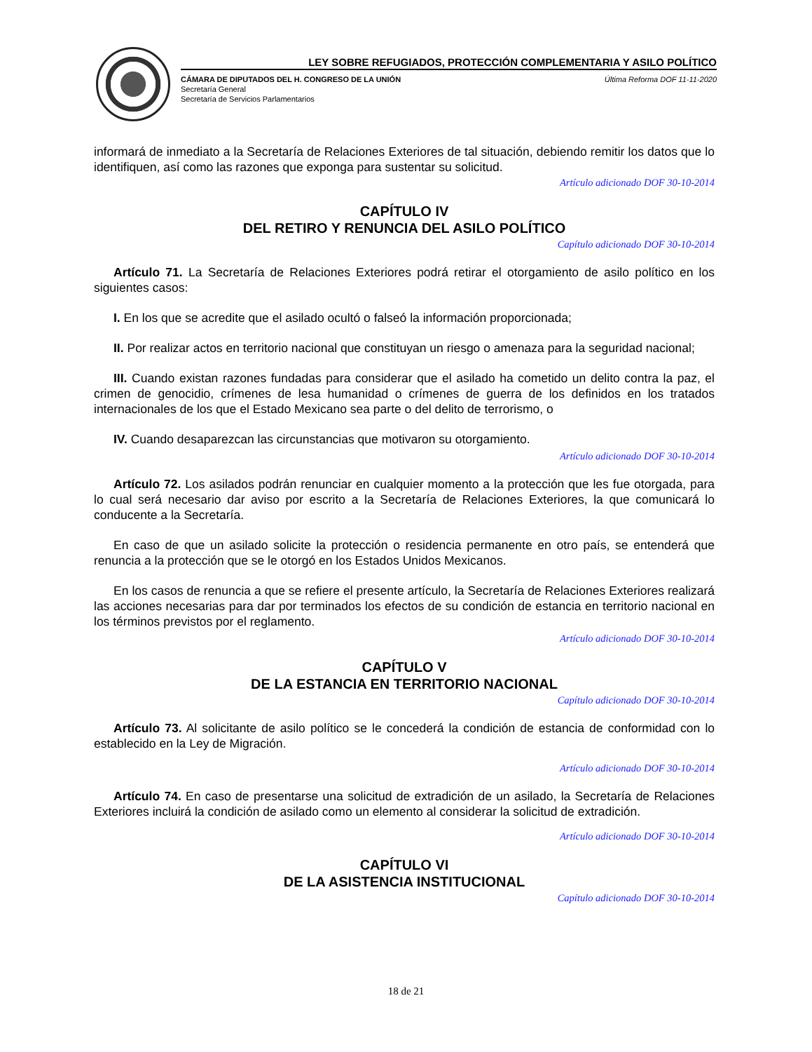LEY SOBRE REFUGIADOS, PROTECCIÓN COMPLEMENTARIA Y ASILO POLÍTICO
CÁMARA DE DIPUTADOS DEL H. CONGRESO DE LA UNIÓN
Secretaría General
Secretaría de Servicios Parlamentarios
Última Reforma DOF 11-11-2020
informará de inmediato a la Secretaría de Relaciones Exteriores de tal situación, debiendo remitir los datos que lo identifiquen, así como las razones que exponga para sustentar su solicitud.
Artículo adicionado DOF 30-10-2014
CAPÍTULO IV
DEL RETIRO Y RENUNCIA DEL ASILO POLÍTICO
Capítulo adicionado DOF 30-10-2014
Artículo 71. La Secretaría de Relaciones Exteriores podrá retirar el otorgamiento de asilo político en los siguientes casos:
I. En los que se acredite que el asilado ocultó o falseó la información proporcionada;
II. Por realizar actos en territorio nacional que constituyan un riesgo o amenaza para la seguridad nacional;
III. Cuando existan razones fundadas para considerar que el asilado ha cometido un delito contra la paz, el crimen de genocidio, crímenes de lesa humanidad o crímenes de guerra de los definidos en los tratados internacionales de los que el Estado Mexicano sea parte o del delito de terrorismo, o
IV. Cuando desaparezcan las circunstancias que motivaron su otorgamiento.
Artículo adicionado DOF 30-10-2014
Artículo 72. Los asilados podrán renunciar en cualquier momento a la protección que les fue otorgada, para lo cual será necesario dar aviso por escrito a la Secretaría de Relaciones Exteriores, la que comunicará lo conducente a la Secretaría.
En caso de que un asilado solicite la protección o residencia permanente en otro país, se entenderá que renuncia a la protección que se le otorgó en los Estados Unidos Mexicanos.
En los casos de renuncia a que se refiere el presente artículo, la Secretaría de Relaciones Exteriores realizará las acciones necesarias para dar por terminados los efectos de su condición de estancia en territorio nacional en los términos previstos por el reglamento.
Artículo adicionado DOF 30-10-2014
CAPÍTULO V
DE LA ESTANCIA EN TERRITORIO NACIONAL
Capítulo adicionado DOF 30-10-2014
Artículo 73. Al solicitante de asilo político se le concederá la condición de estancia de conformidad con lo establecido en la Ley de Migración.
Artículo adicionado DOF 30-10-2014
Artículo 74. En caso de presentarse una solicitud de extradición de un asilado, la Secretaría de Relaciones Exteriores incluirá la condición de asilado como un elemento al considerar la solicitud de extradición.
Artículo adicionado DOF 30-10-2014
CAPÍTULO VI
DE LA ASISTENCIA INSTITUCIONAL
Capítulo adicionado DOF 30-10-2014
18 de 21